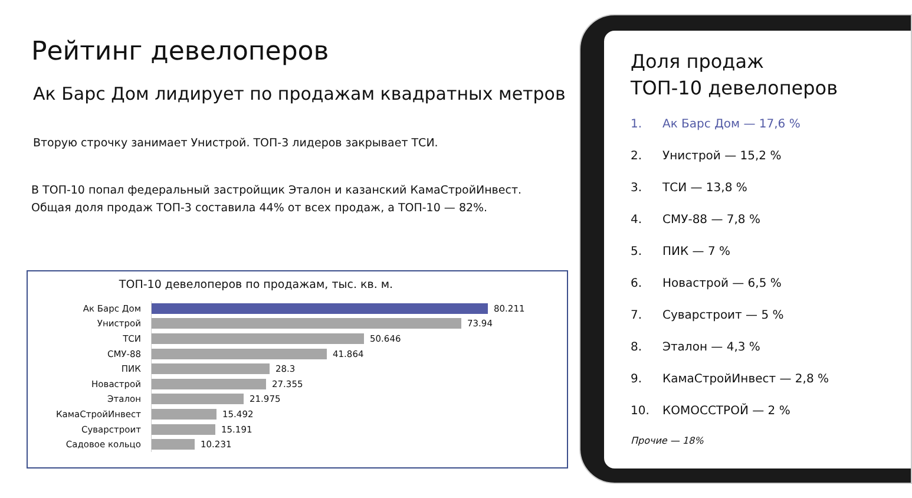Рейтинг девелоперов
Ак Барс Дом лидирует по продажам квадратных метров
Вторую строчку занимает Унистрой. ТОП-3 лидеров закрывает ТСИ.
В ТОП-10 попал федеральный застройщик Эталон и казанский КамаСтройИнвест.
Общая доля продаж ТОП-3 составила 44% от всех продаж, а ТОП-10 — 82%.
ТОП-10 девелоперов по продажам, тыс. кв. м.
Ак Барс Дом
80.211
Унистрой
73.94
ТСИ
50.646
СМУ-88
41.864
ПИК
28.3
Новастрой
27.355
Эталон
21.975
КамаСтройИнвест
15.492
Суварстроит
15.191
Садовое кольцо
10.231
Доля продаж
ТОП-10 девелоперов
1. Ак Барс Дом — 17,6 %
2. Унистрой — 15,2 %
3. ТСИ — 13,8 %
4. СМУ-88 — 7,8 %
5. ПИК — 7 %
6. Новастрой — 6,5 %
7. Суварстроит — 5 %
8. Эталон — 4,3 %
9. КамаСтройИнвест — 2,8 %
10. КОМОССТРОЙ — 2 %
Прочие — 18%